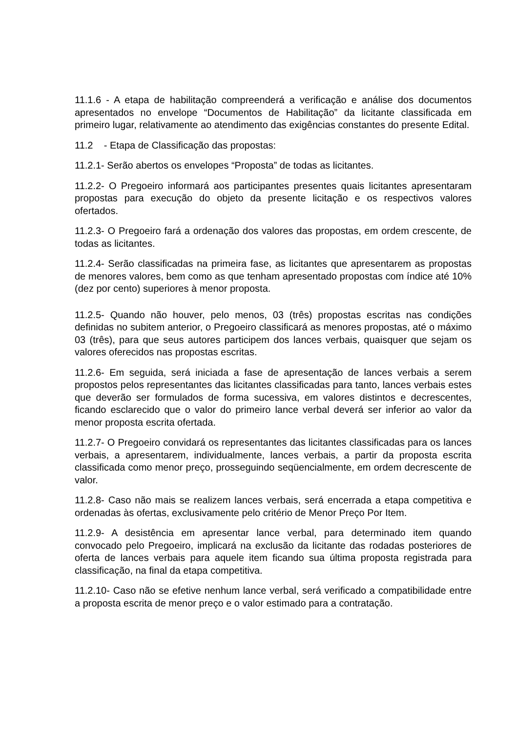11.1.6 - A etapa de habilitação compreenderá a verificação e análise dos documentos apresentados no envelope “Documentos de Habilitação” da licitante classificada em primeiro lugar, relativamente ao atendimento das exigências constantes do presente Edital.
11.2 - Etapa de Classificação das propostas:
11.2.1- Serão abertos os envelopes “Proposta” de todas as licitantes.
11.2.2- O Pregoeiro informará aos participantes presentes quais licitantes apresentaram propostas para execução do objeto da presente licitação e os respectivos valores ofertados.
11.2.3- O Pregoeiro fará a ordenação dos valores das propostas, em ordem crescente, de todas as licitantes.
11.2.4- Serão classificadas na primeira fase, as licitantes que apresentarem as propostas de menores valores, bem como as que tenham apresentado propostas com índice até 10% (dez por cento) superiores à menor proposta.
11.2.5- Quando não houver, pelo menos, 03 (três) propostas escritas nas condições definidas no subitem anterior, o Pregoeiro classificará as menores propostas, até o máximo 03 (três), para que seus autores participem dos lances verbais, quaisquer que sejam os valores oferecidos nas propostas escritas.
11.2.6- Em seguida, será iniciada a fase de apresentação de lances verbais a serem propostos pelos representantes das licitantes classificadas para tanto, lances verbais estes que deverão ser formulados de forma sucessiva, em valores distintos e decrescentes, ficando esclarecido que o valor do primeiro lance verbal deverá ser inferior ao valor da menor proposta escrita ofertada.
11.2.7- O Pregoeiro convidará os representantes das licitantes classificadas para os lances verbais, a apresentarem, individualmente, lances verbais, a partir da proposta escrita classificada como menor preço, prosseguindo seqüencialmente, em ordem decrescente de valor.
11.2.8- Caso não mais se realizem lances verbais, será encerrada a etapa competitiva e ordenadas às ofertas, exclusivamente pelo critério de Menor Preço Por Item.
11.2.9- A desistência em apresentar lance verbal, para determinado item quando convocado pelo Pregoeiro, implicará na exclusão da licitante das rodadas posteriores de oferta de lances verbais para aquele item ficando sua última proposta registrada para classificação, na final da etapa competitiva.
11.2.10- Caso não se efetive nenhum lance verbal, será verificado a compatibilidade entre a proposta escrita de menor preço e o valor estimado para a contratação.